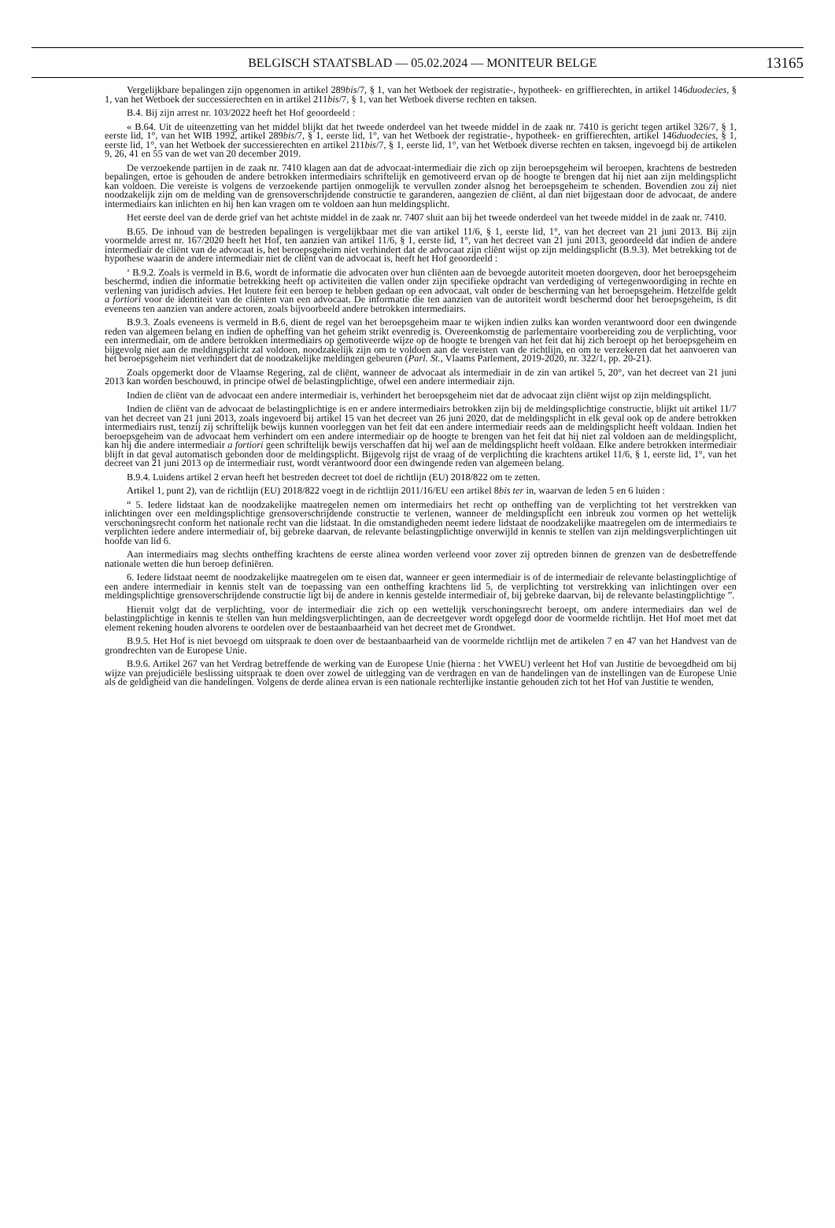BELGISCH STAATSBLAD — 05.02.2024 — MONITEUR BELGE
13165
Vergelijkbare bepalingen zijn opgenomen in artikel 289bis/7, § 1, van het Wetboek der registratie-, hypotheek- en griffierechten, in artikel 146duodecies, § 1, van het Wetboek der successierechten en in artikel 211bis/7, § 1, van het Wetboek diverse rechten en taksen.
B.4. Bij zijn arrest nr. 103/2022 heeft het Hof geoordeeld :
« B.64. Uit de uiteenzetting van het middel blijkt dat het tweede onderdeel van het tweede middel in de zaak nr. 7410 is gericht tegen artikel 326/7, § 1, eerste lid, 1°, van het WIB 1992, artikel 289bis/7, § 1, eerste lid, 1°, van het Wetboek der registratie-, hypotheek- en griffierechten, artikel 146duodecies, § 1, eerste lid, 1°, van het Wetboek der successierechten en artikel 211bis/7, § 1, eerste lid, 1°, van het Wetboek diverse rechten en taksen, ingevoegd bij de artikelen 9, 26, 41 en 55 van de wet van 20 december 2019.
De verzoekende partijen in de zaak nr. 7410 klagen aan dat de advocaat-intermediair die zich op zijn beroepsgeheim wil beroepen, krachtens de bestreden bepalingen, ertoe is gehouden de andere betrokken intermediairs schriftelijk en gemotiveerd ervan op de hoogte te brengen dat hij niet aan zijn meldingsplicht kan voldoen. Die vereiste is volgens de verzoekende partijen onmogelijk te vervullen zonder alsnog het beroepsgeheim te schenden. Bovendien zou zij niet noodzakelijk zijn om de melding van de grensoverschrijdende constructie te garanderen, aangezien de cliënt, al dan niet bijgestaan door de advocaat, de andere intermediairs kan inlichten en hij hen kan vragen om te voldoen aan hun meldingsplicht.
Het eerste deel van de derde grief van het achtste middel in de zaak nr. 7407 sluit aan bij het tweede onderdeel van het tweede middel in de zaak nr. 7410.
B.65. De inhoud van de bestreden bepalingen is vergelijkbaar met die van artikel 11/6, § 1, eerste lid, 1°, van het decreet van 21 juni 2013. Bij zijn voormelde arrest nr. 167/2020 heeft het Hof, ten aanzien van artikel 11/6, § 1, eerste lid, 1°, van het decreet van 21 juni 2013, geoordeeld dat indien de andere intermediair de cliënt van de advocaat is, het beroepsgeheim niet verhindert dat de advocaat zijn cliënt wijst op zijn meldingsplicht (B.9.3). Met betrekking tot de hypothese waarin de andere intermediair niet de cliënt van de advocaat is, heeft het Hof geoordeeld :
‘ B.9.2. Zoals is vermeld in B.6, wordt de informatie die advocaten over hun cliënten aan de bevoegde autoriteit moeten doorgeven, door het beroepsgeheim beschermd, indien die informatie betrekking heeft op activiteiten die vallen onder zijn specifieke opdracht van verdediging of vertegenwoordiging in rechte en verlening van juridisch advies. Het loutere feit een beroep te hebben gedaan op een advocaat, valt onder de bescherming van het beroepsgeheim. Hetzelfde geldt a fortiori voor de identiteit van de cliënten van een advocaat. De informatie die ten aanzien van de autoriteit wordt beschermd door het beroepsgeheim, is dit eveneens ten aanzien van andere actoren, zoals bijvoorbeeld andere betrokken intermediairs.
B.9.3. Zoals eveneens is vermeld in B.6, dient de regel van het beroepsgeheim maar te wijken indien zulks kan worden verantwoord door een dwingende reden van algemeen belang en indien de opheffing van het geheim strikt evenredig is. Overeenkomstig de parlementaire voorbereiding zou de verplichting, voor een intermediair, om de andere betrokken intermediairs op gemotiveerde wijze op de hoogte te brengen van het feit dat hij zich beroept op het beroepsgeheim en bijgevolg niet aan de meldingsplicht zal voldoen, noodzakelijk zijn om te voldoen aan de vereisten van de richtlijn, en om te verzekeren dat het aanvoeren van het beroepsgeheim niet verhindert dat de noodzakelijke meldingen gebeuren (Parl. St., Vlaams Parlement, 2019-2020, nr. 322/1, pp. 20-21).
Zoals opgemerkt door de Vlaamse Regering, zal de cliënt, wanneer de advocaat als intermediair in de zin van artikel 5, 20°, van het decreet van 21 juni 2013 kan worden beschouwd, in principe ofwel de belastingplichtige, ofwel een andere intermediair zijn.
Indien de cliënt van de advocaat een andere intermediair is, verhindert het beroepsgeheim niet dat de advocaat zijn cliënt wijst op zijn meldingsplicht.
Indien de cliënt van de advocaat de belastingplichtige is en er andere intermediairs betrokken zijn bij de meldingsplichtige constructie, blijkt uit artikel 11/7 van het decreet van 21 juni 2013, zoals ingevoerd bij artikel 15 van het decreet van 26 juni 2020, dat de meldingsplicht in elk geval ook op de andere betrokken intermediairs rust, tenzij zij schriftelijk bewijs kunnen voorleggen van het feit dat een andere intermediair reeds aan de meldingsplicht heeft voldaan. Indien het beroepsgeheim van de advocaat hem verhindert om een andere intermediair op de hoogte te brengen van het feit dat hij niet zal voldoen aan de meldingsplicht, kan hij die andere intermediair a fortiori geen schriftelijk bewijs verschaffen dat hij wel aan de meldingsplicht heeft voldaan. Elke andere betrokken intermediair blijft in dat geval automatisch gebonden door de meldingsplicht. Bijgevolg rijst de vraag of de verplichting die krachtens artikel 11/6, § 1, eerste lid, 1°, van het decreet van 21 juni 2013 op de intermediair rust, wordt verantwoord door een dwingende reden van algemeen belang.
B.9.4. Luidens artikel 2 ervan heeft het bestreden decreet tot doel de richtlijn (EU) 2018/822 om te zetten.
Artikel 1, punt 2), van de richtlijn (EU) 2018/822 voegt in de richtlijn 2011/16/EU een artikel 8bis ter in, waarvan de leden 5 en 6 luiden :
“ 5. Iedere lidstaat kan de noodzakelijke maatregelen nemen om intermediairs het recht op ontheffing van de verplichting tot het verstrekken van inlichtingen over een meldingsplichtige grensoverschrijdende constructie te verlenen, wanneer de meldingsplicht een inbreuk zou vormen op het wettelijk verschoningsrecht conform het nationale recht van die lidstaat. In die omstandigheden neemt iedere lidstaat de noodzakelijke maatregelen om de intermediairs te verplichten iedere andere intermediair of, bij gebreke daarvan, de relevante belastingplichtige onverwijld in kennis te stellen van zijn meldingsverplichtingen uit hoofde van lid 6.
Aan intermediairs mag slechts ontheffing krachtens de eerste alinea worden verleend voor zover zij optreden binnen de grenzen van de desbetreffende nationale wetten die hun beroep definiëren.
6. Iedere lidstaat neemt de noodzakelijke maatregelen om te eisen dat, wanneer er geen intermediair is of de intermediair de relevante belastingplichtige of een andere intermediair in kennis stelt van de toepassing van een ontheffing krachtens lid 5, de verplichting tot verstrekking van inlichtingen over een meldingsplichtige grensoverschrijdende constructie ligt bij de andere in kennis gestelde intermediair of, bij gebreke daarvan, bij de relevante belastingplichtige ”.
Hieruit volgt dat de verplichting, voor de intermediair die zich op een wettelijk verschoningsrecht beroept, om andere intermediairs dan wel de belastingplichtige in kennis te stellen van hun meldingsverplichtingen, aan de decreetgever wordt opgelegd door de voormelde richtlijn. Het Hof moet met dat element rekening houden alvorens te oordelen over de bestaanbaarheid van het decreet met de Grondwet.
B.9.5. Het Hof is niet bevoegd om uitspraak te doen over de bestaanbaarheid van de voormelde richtlijn met de artikelen 7 en 47 van het Handvest van de grondrechten van de Europese Unie.
B.9.6. Artikel 267 van het Verdrag betreffende de werking van de Europese Unie (hierna : het VWEU) verleent het Hof van Justitie de bevoegdheid om bij wijze van prejudiciële beslissing uitspraak te doen over zowel de uitlegging van de verdragen en van de handelingen van de instellingen van de Europese Unie als de geldigheid van die handelingen. Volgens de derde alinea ervan is een nationale rechterlijke instantie gehouden zich tot het Hof van Justitie te wenden,